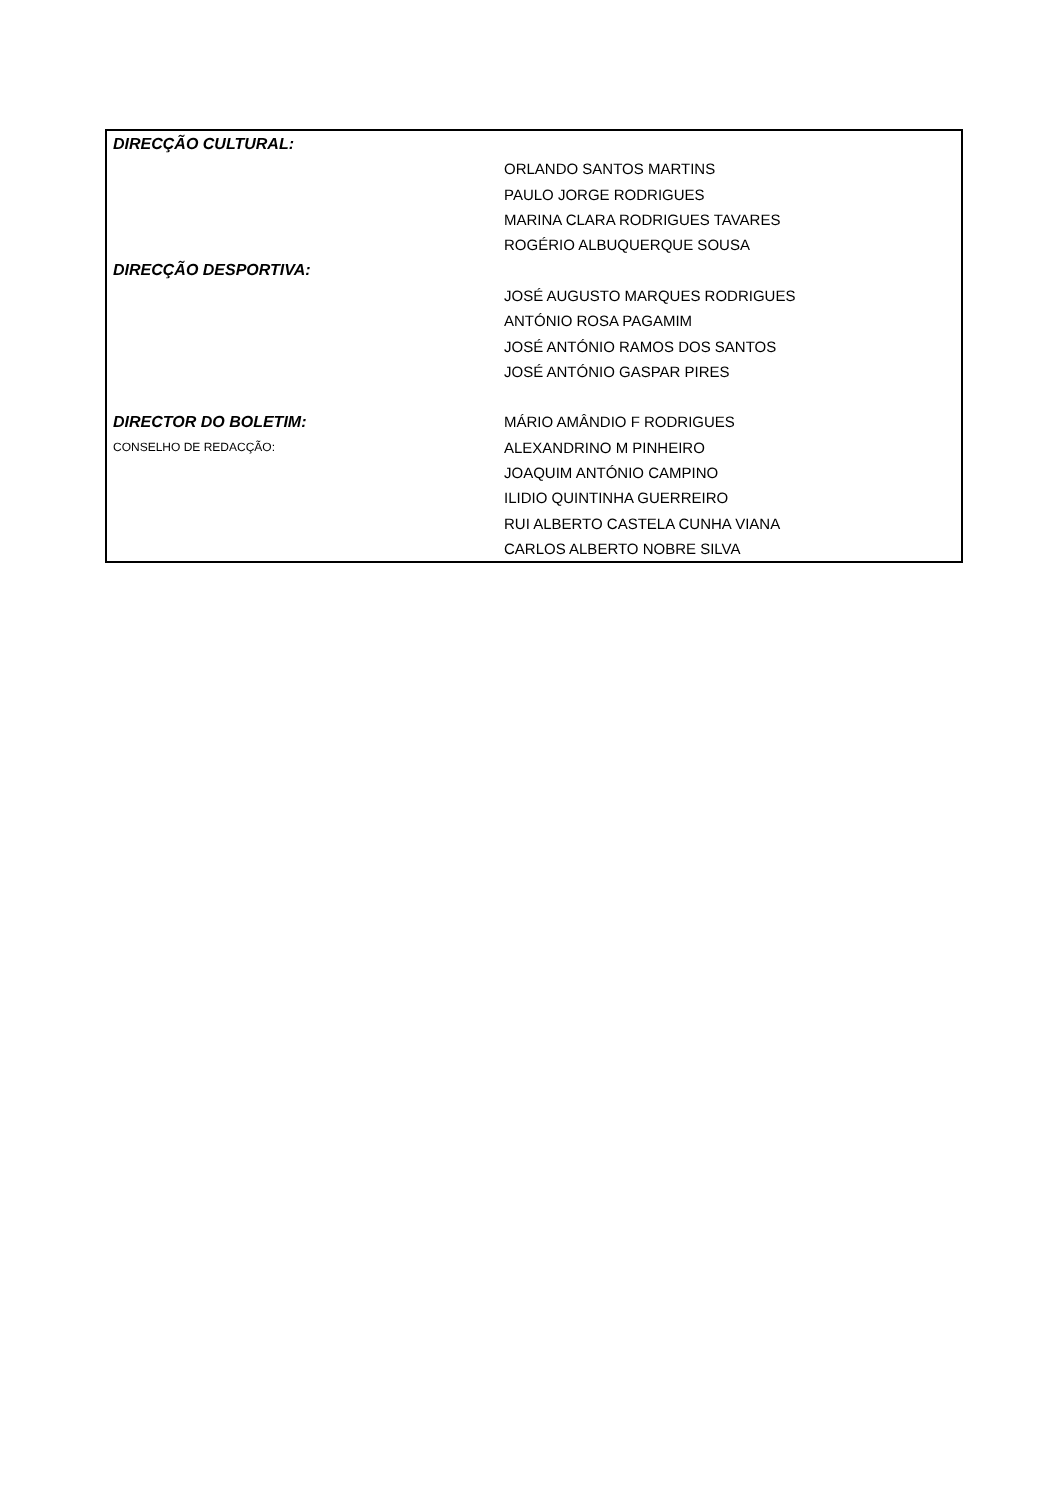| DIRECÇÃO CULTURAL: | |
| | ORLANDO SANTOS MARTINS |
| | PAULO JORGE RODRIGUES |
| | MARINA CLARA RODRIGUES TAVARES |
| | ROGÉRIO ALBUQUERQUE SOUSA |
| DIRECÇÃO DESPORTIVA: | |
| | JOSÉ AUGUSTO MARQUES RODRIGUES |
| | ANTÓNIO ROSA PAGAMIM |
| | JOSÉ ANTÓNIO RAMOS DOS SANTOS |
| | JOSÉ ANTÓNIO GASPAR PIRES |
| DIRECTOR DO BOLETIM: | MÁRIO AMÂNDIO F RODRIGUES |
| CONSELHO DE REDACÇÃO: | ALEXANDRINO M PINHEIRO |
| | JOAQUIM ANTÓNIO CAMPINO |
| | ILIDIO QUINTINHA GUERREIRO |
| | RUI ALBERTO CASTELA CUNHA VIANA |
| | CARLOS ALBERTO NOBRE SILVA |